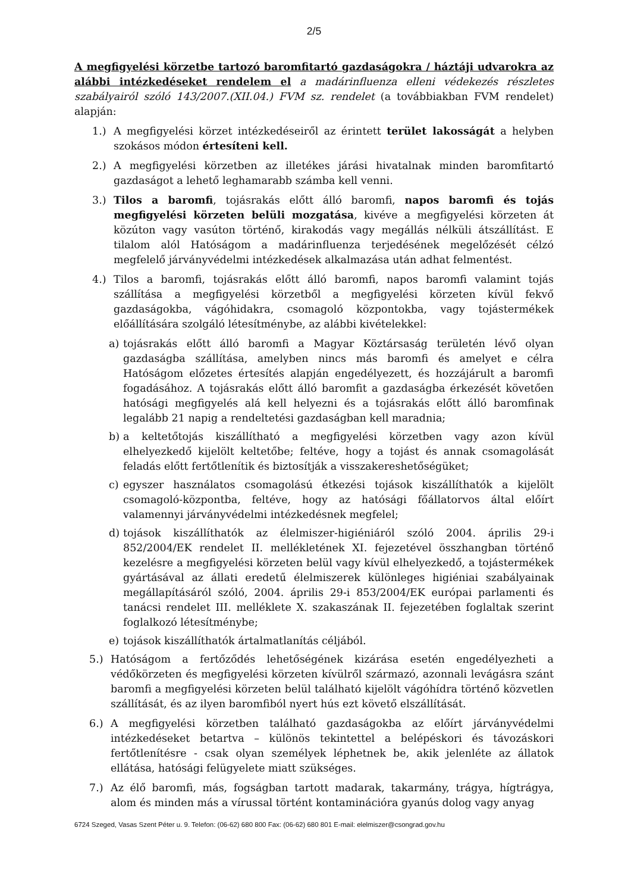2/5
A megfigyelési körzetbe tartozó baromfitartó gazdaságokra / háztáji udvarokra az alábbi intézkedéseket rendelem el a madárinfluenza elleni védekezés részletes szabályairól szóló 143/2007.(XII.04.) FVM sz. rendelet (a továbbiakban FVM rendelet) alapján:
1.) A megfigyelési körzet intézkedéseiről az érintett terület lakosságát a helyben szokásos módon értesíteni kell.
2.) A megfigyelési körzetben az illetékes járási hivatalnak minden baromfitartó gazdaságot a lehető leghamarabb számba kell venni.
3.) Tilos a baromfi, tojásrakás előtt álló baromfi, napos baromfi és tojás megfigyelési körzeten belüli mozgatása, kivéve a megfigyelési körzeten át közúton vagy vasúton történő, kirakodás vagy megállás nélküli átszállítást. E tilalom alól Hatóságom a madárinfluenza terjedésének megelőzését célzó megfelelő járványvédelmi intézkedések alkalmazása után adhat felmentést.
4.) Tilos a baromfi, tojásrakás előtt álló baromfi, napos baromfi valamint tojás szállítása a megfigyelési körzetből a megfigyelési körzeten kívül fekvő gazdaságokba, vágóhidakra, csomagoló központokba, vagy tojástermékek előállítására szolgáló létesítménybe, az alábbi kivételekkel:
a) tojásrakás előtt álló baromfi a Magyar Köztársaság területén lévő olyan gazdaságba szállítása, amelyben nincs más baromfi és amelyet e célra Hatóságom előzetes értesítés alapján engedélyezett, és hozzájárult a baromfi fogadásához. A tojásrakás előtt álló baromfit a gazdaságba érkezését követően hatósági megfigyelés alá kell helyezni és a tojásrakás előtt álló baromfinak legalább 21 napig a rendeltetési gazdaságban kell maradnia;
b) a keltetőtojás kiszállítható a megfigyelési körzetben vagy azon kívül elhelyezkedő kijelölt keltetőbe; feltéve, hogy a tojást és annak csomagolását feladás előtt fertőtlenítik és biztosítják a visszakereshetőségüket;
c) egyszer használatos csomagolású étkezési tojások kiszállíthatók a kijelölt csomagoló-központba, feltéve, hogy az hatósági főállatorvos által előírt valamennyi járványvédelmi intézkedésnek megfelel;
d) tojások kiszállíthatók az élelmiszer-higiéniáról szóló 2004. április 29-i 852/2004/EK rendelet II. mellékletének XI. fejezetével összhangban történő kezelésre a megfigyelési körzeten belül vagy kívül elhelyezkedő, a tojástermékek gyártásával az állati eredetű élelmiszerek különleges higiéniai szabályainak megállapításáról szóló, 2004. április 29-i 853/2004/EK európai parlamenti és tanácsi rendelet III. melléklete X. szakaszának II. fejezetében foglaltak szerint foglalkozó létesítménybe;
e) tojások kiszállíthatók ártalmatlanítás céljából.
5.) Hatóságom a fertőződés lehetőségének kizárása esetén engedélyezheti a védőkörzeten és megfigyelési körzeten kívülről származó, azonnali levágásra szánt baromfi a megfigyelési körzeten belül található kijelölt vágóhídra történő közvetlen szállítását, és az ilyen baromfiból nyert hús ezt követő elszállítását.
6.) A megfigyelési körzetben található gazdaságokba az előírt járványvédelmi intézkedéseket betartva – különös tekintettel a belépéskori és távozáskori fertőtlenítésre - csak olyan személyek léphetnek be, akik jelenléte az állatok ellátása, hatósági felügyelete miatt szükséges.
7.) Az élő baromfi, más, fogságban tartott madarak, takarmány, trágya, hígtrágya, alom és minden más a vírussal történt kontaminációra gyanús dolog vagy anyag
6724 Szeged, Vasas Szent Péter u. 9. Telefon: (06-62) 680 800 Fax: (06-62) 680 801 E-mail: elelmiszer@csongrad.gov.hu